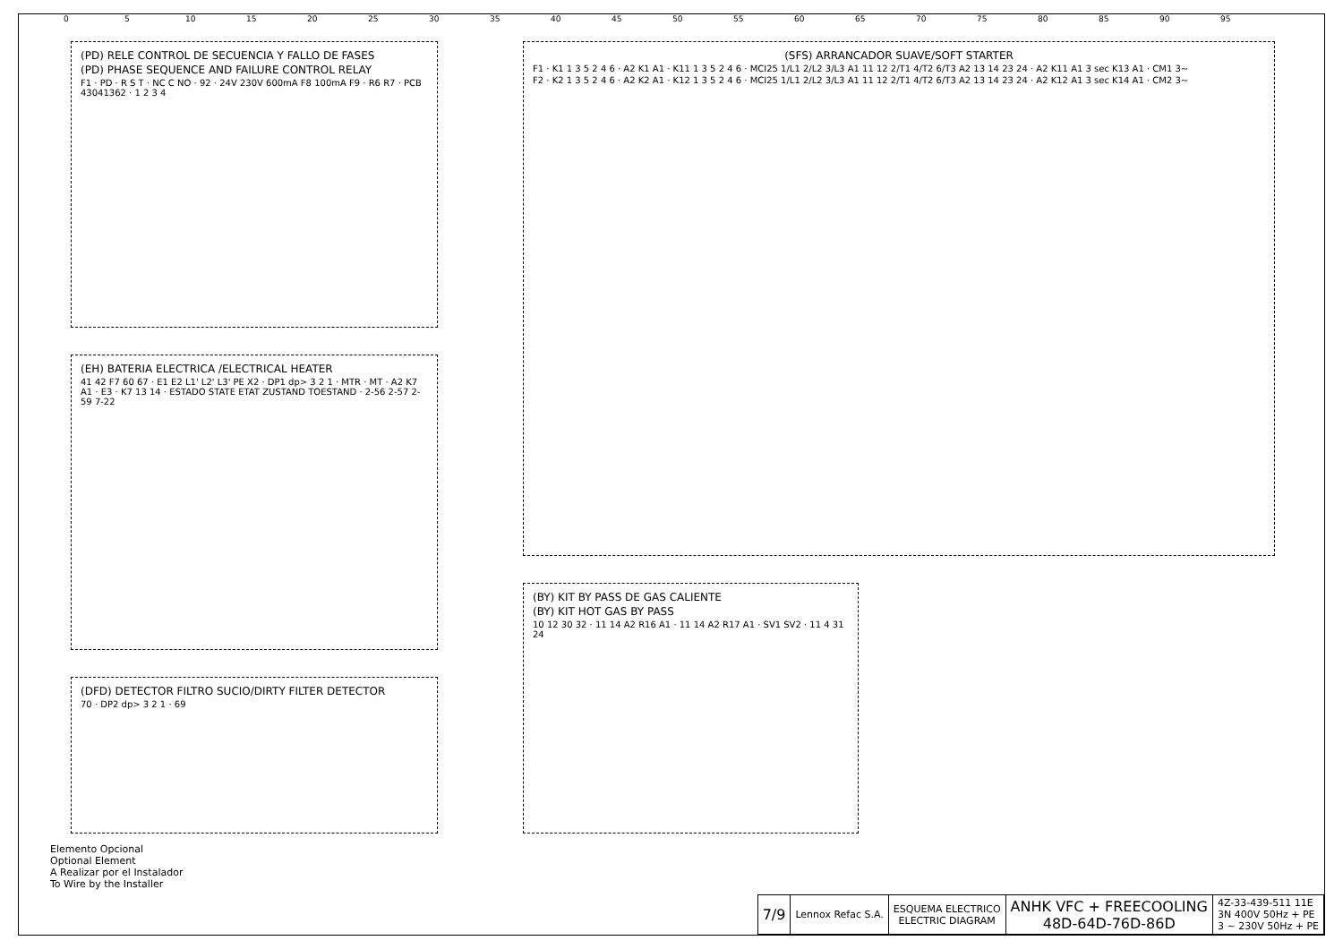0 5 10 15 20 25 30 35 40 45 50 55 60 65 70 75 80 85 90 95
(PD) RELE CONTROL DE SECUENCIA Y FALLO DE FASES
(PD) PHASE SEQUENCE AND FAILURE CONTROL RELAY
F1 · PD · R S T · NC C NO · 92 · 24V 230V 600mA F8 100mA F9 · R6 R7 · PCB 43041362 · 1 2 3 4
(EH) BATERIA ELECTRICA /ELECTRICAL HEATER
41 42 F7 60 67 · E1 E2 L1' L2' L3' PE X2 · DP1 dp> 3 2 1 · MTR · MT · A2 K7 A1 · E3 · K7 13 14 · ESTADO STATE ETAT ZUSTAND TOESTAND · 2-56 2-57 2-59 7-22
(DFD) DETECTOR FILTRO SUCIO/DIRTY FILTER DETECTOR
70 · DP2 dp> 3 2 1 · 69
(SFS) ARRANCADOR SUAVE/SOFT STARTER
F1 · K1 1 3 5 2 4 6 · A2 K1 A1 · K11 1 3 5 2 4 6 · MCI25 1/L1 2/L2 3/L3 A1 11 12 2/T1 4/T2 6/T3 A2 13 14 23 24 · A2 K11 A1 3 sec K13 A1 · CM1 3~
F2 · K2 1 3 5 2 4 6 · A2 K2 A1 · K12 1 3 5 2 4 6 · MCI25 1/L1 2/L2 3/L3 A1 11 12 2/T1 4/T2 6/T3 A2 13 14 23 24 · A2 K12 A1 3 sec K14 A1 · CM2 3~
(BY) KIT BY PASS DE GAS CALIENTE
(BY) KIT HOT GAS BY PASS
10 12 30 32 · 11 14 A2 R16 A1 · 11 14 A2 R17 A1 · SV1 SV2 · 11 4 31 24
Elemento Opcional
Optional Element
A Realizar por el Instalador
To Wire by the Installer
| 7/9 | Lennox Refac S.A. | ESQUEMA ELECTRICO ELECTRIC DIAGRAM | ANHK VFC + FREECOOLING 48D-64D-76D-86D | 4Z-33-439-511 11E 3N 400V 50Hz + PE 3 ~ 230V 50Hz + PE |